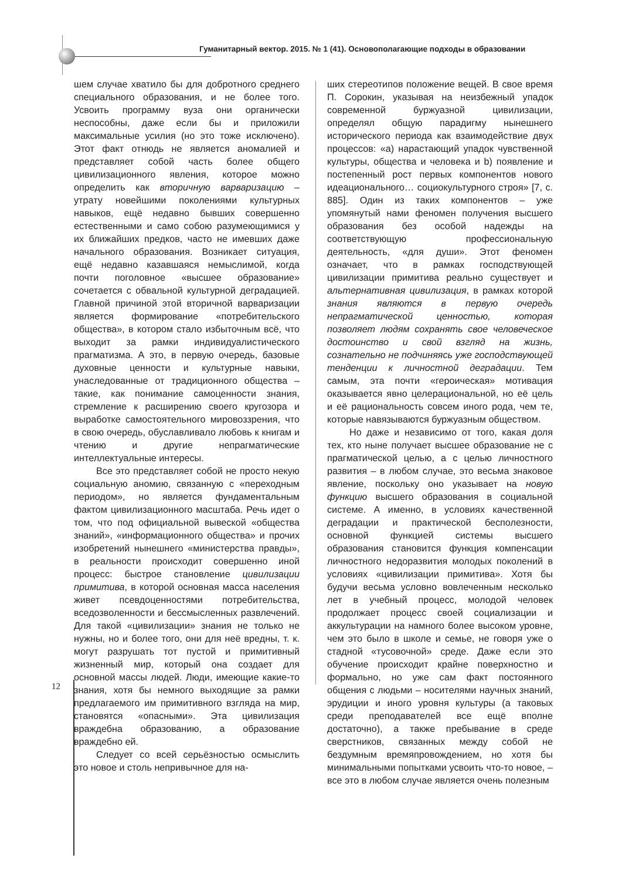Гуманитарный вектор. 2015. № 1 (41). Основополагающие подходы в образовании
шем случае хватило бы для добротного среднего специального образования, и не более того. Усвоить программу вуза они органически неспособны, даже если бы и приложили максимальные усилия (но это тоже исключено). Этот факт отнюдь не является аномалией и представляет собой часть более общего цивилизационного явления, которое можно определить как вторичную варваризацию – утрату новейшими поколениями культурных навыков, ещё недавно бывших совершенно естественными и само собою разумеющимися у их ближайших предков, часто не имевших даже начального образования. Возникает ситуация, ещё недавно казавшаяся немыслимой, когда почти поголовное «высшее образование» сочетается с обвальной культурной деградацией. Главной причиной этой вторичной варваризации является формирование «потребительского общества», в котором стало избыточным всё, что выходит за рамки индивидуалистического прагматизма. А это, в первую очередь, базовые духовные ценности и культурные навыки, унаследованные от традиционного общества – такие, как понимание самоценности знания, стремление к расширению своего кругозора и выработке самостоятельного мировоззрения, что в свою очередь, обуславливало любовь к книгам и чтению и другие непрагматические интеллектуальные интересы.
Все это представляет собой не просто некую социальную аномию, связанную с «переходным периодом», но является фундаментальным фактом цивилизационного масштаба. Речь идет о том, что под официальной вывеской «общества знаний», «информационного общества» и прочих изобретений нынешнего «министерства правды», в реальности происходит совершенно иной процесс: быстрое становление цивилизации примитива, в которой основная масса населения живет псевдоценностями потребительства, вседозволенности и бессмысленных развлечений. Для такой «цивилизации» знания не только не нужны, но и более того, они для неё вредны, т. к. могут разрушать тот пустой и примитивный жизненный мир, который она создает для основной массы людей. Люди, имеющие какие-то знания, хотя бы немного выходящие за рамки предлагаемого им примитивного взгляда на мир, становятся «опасными». Эта цивилизация враждебна образованию, а образование враждебно ей.
Следует со всей серьёзностью осмыслить это новое и столь непривычное для на-
ших стереотипов положение вещей. В свое время П. Сорокин, указывая на неизбежный упадок современной буржуазной цивилизации, определял общую парадигму нынешнего исторического периода как взаимодействие двух процессов: «a) нарастающий упадок чувственной культуры, общества и человека и b) появление и постепенный рост первых компонентов нового идеационального… социокультурного строя» [7, с. 885]. Один из таких компонентов – уже упомянутый нами феномен получения высшего образования без особой надежды на соответствующую профессиональную деятельность, «для души». Этот феномен означает, что в рамках господствующей цивилизации примитива реально существует и альтернативная цивилизация, в рамках которой знания являются в первую очередь непрагматической ценностью, которая позволяет людям сохранять свое человеческое достоинство и свой взгляд на жизнь, сознательно не подчиняясь уже господствующей тенденции к личностной деградации. Тем самым, эта почти «героическая» мотивация оказывается явно целерациональной, но её цель и её рациональность совсем иного рода, чем те, которые навязываются буржуазным обществом.
Но даже и независимо от того, какая доля тех, кто ныне получает высшее образование не с прагматической целью, а с целью личностного развития – в любом случае, это весьма знаковое явление, поскольку оно указывает на новую функцию высшего образования в социальной системе. А именно, в условиях качественной деградации и практической бесполезности, основной функцией системы высшего образования становится функция компенсации личностного недоразвития молодых поколений в условиях «цивилизации примитива». Хотя бы будучи весьма условно вовлеченным несколько лет в учебный процесс, молодой человек продолжает процесс своей социализации и аккультурации на намного более высоком уровне, чем это было в школе и семье, не говоря уже о стадной «тусовочной» среде. Даже если это обучение происходит крайне поверхностно и формально, но уже сам факт постоянного общения с людьми – носителями научных знаний, эрудиции и иного уровня культуры (а таковых среди преподавателей все ещё вполне достаточно), а также пребывание в среде сверстников, связанных между собой не бездумным времяпровождением, но хотя бы минимальными попытками усвоить что-то новое, – все это в любом случае является очень полезным
12